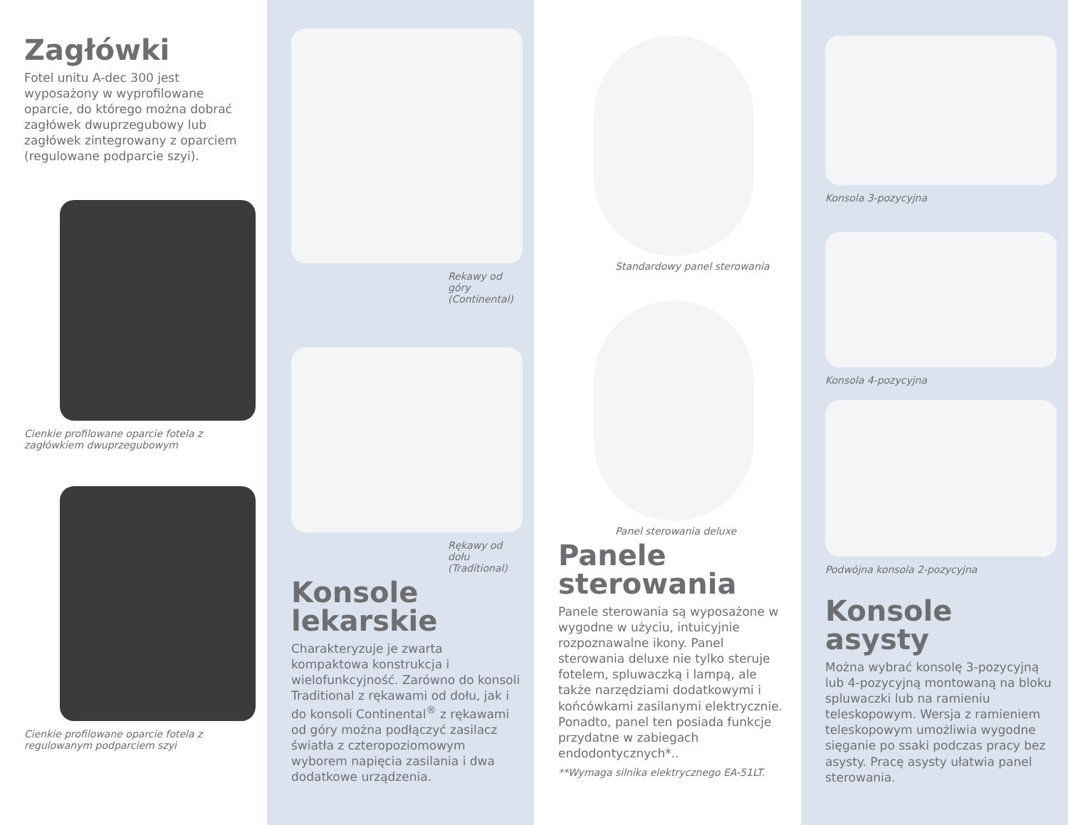Zagłówki
Fotel unitu A-dec 300 jest wyposażony w wyprofilowane oparcie, do którego można dobrać zagłówek dwuprzegubowy lub zagłówek zintegrowany z oparciem (regulowane podparcie szyi).
Cienkie profilowane oparcie fotela z zagłówkiem dwuprzegubowym
Cienkie profilowane oparcie fotela z regulowanym podparciem szyi
Rekawy od góry
(Continental)
Rękawy od dołu
(Traditional)
Konsole
lekarskie
Charakteryzuje je zwarta kompaktowa konstrukcja i wielofunkcyjność. Zarówno do konsoli Traditional z rękawami od dołu, jak i do konsoli Continental<sup>®</sup> z rękawami od góry można podłączyć zasilacz światła z czteropoziomowym wyborem napięcia zasilania i dwa dodatkowe urządzenia.
Standardowy panel sterowania
Panel sterowania deluxe
Panele
sterowania
Panele sterowania są wyposażone w wygodne w użyciu, intuicyjnie rozpoznawalne ikony. Panel sterowania deluxe nie tylko steruje fotelem, spluwaczką i lampą, ale także narzędziami dodatkowymi i końcówkami zasilanymi elektrycznie. Ponadto, panel ten posiada funkcje przydatne w zabiegach endodontycznych*..
**Wymaga silnika elektrycznego EA-51LT.
Konsola 3-pozycyjna
Konsola 4-pozycyjna
Podwójna konsola 2-pozycyjna
Konsole asysty
Można wybrać konsolę 3-pozycyjną lub 4-pozycyjną montowaną na bloku spluwaczki lub na ramieniu teleskopowym. Wersja z ramieniem teleskopowym umożliwia wygodne sięganie po ssaki podczas pracy bez asysty. Pracę asysty ułatwia panel sterowania.